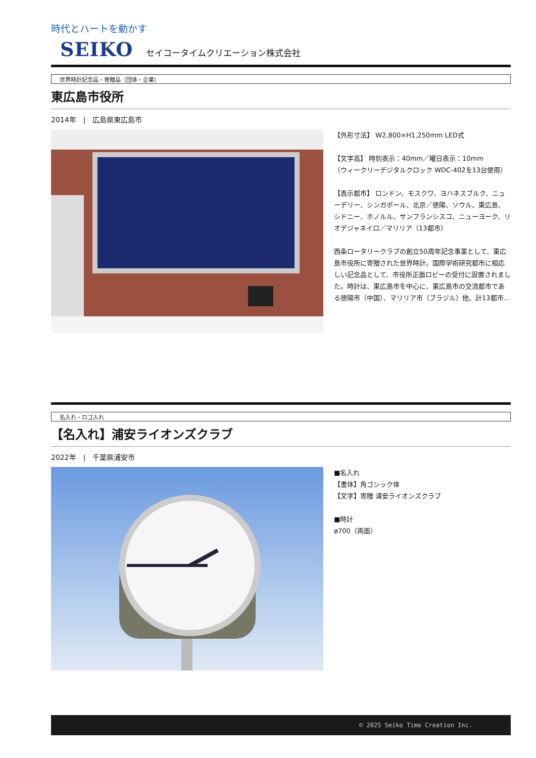時代とハートを動かす
SEIKO セイコータイムクリエーション株式会社
世界時計記念品・寄贈品（団体・企業）
東広島市役所
2014年　|　広島県東広島市
【外形寸法】 W2,800×H1,250mm LED式
【文字高】 時刻表示：40mm／曜日表示：10mm
（ウィークリーデジタルクロック WDC-402を13台使用）
【表示都市】 ロンドン、モスクワ、ヨハネスブルク、ニューデリー、シンガポール、北京／徳陽、ソウル、東広島、シドニー、ホノルル、サンフランシスコ、ニューヨーク、リオデジャネイロ／マリリア（13都市）
西条ロータリークラブの創立50周年記念事業として、東広島市役所に寄贈された世界時計。国際学術研究都市に相応しい記念品として、市役所正面ロビーの受付に設置されました。時計は、東広島市を中心に、東広島市の交流都市である徳陽市（中国）、マリリア市（ブラジル）他、計13都市…
名入れ・ロゴ入れ
【名入れ】浦安ライオンズクラブ
2022年　|　千葉県浦安市
■名入れ
【書体】角ゴシック体
【文字】寄贈 浦安ライオンズクラブ
■時計
ø700（両面）
© 2025 Seiko Time Creation Inc.